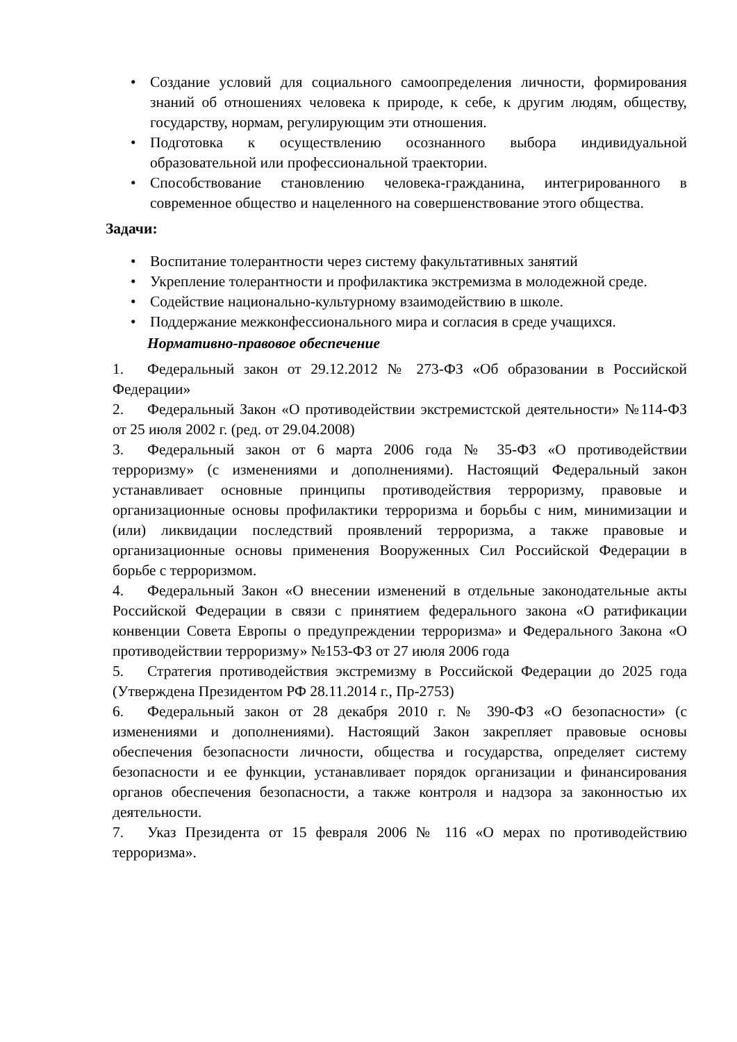• Создание условий для социального самоопределения личности, формирования знаний об отношениях человека к природе, к себе, к другим людям, обществу, государству, нормам, регулирующим эти отношения.
• Подготовка к осуществлению осознанного выбора индивидуальной образовательной или профессиональной траектории.
• Способствование становлению человека-гражданина, интегрированного в современное общество и нацеленного на совершенствование этого общества.
Задачи:
• Воспитание толерантности через систему факультативных занятий
• Укрепление толерантности и профилактика экстремизма в молодежной среде.
• Содействие национально-культурному взаимодействию в школе.
• Поддержание межконфессионального мира и согласия в среде учащихся.
Нормативно-правовое обеспечение
1. Федеральный закон от 29.12.2012 № 273-ФЗ «Об образовании в Российской Федерации»
2. Федеральный Закон «О противодействии экстремистской деятельности» №114-ФЗ от 25 июля 2002 г. (ред. от 29.04.2008)
3. Федеральный закон от 6 марта 2006 года № 35-ФЗ «О противодействии терроризму» (с изменениями и дополнениями). Настоящий Федеральный закон устанавливает основные принципы противодействия терроризму, правовые и организационные основы профилактики терроризма и борьбы с ним, минимизации и (или) ликвидации последствий проявлений терроризма, а также правовые и организационные основы применения Вооруженных Сил Российской Федерации в борьбе с терроризмом.
4. Федеральный Закон «О внесении изменений в отдельные законодательные акты Российской Федерации в связи с принятием федерального закона «О ратификации конвенции Совета Европы о предупреждении терроризма» и Федерального Закона «О противодействии терроризму» №153-ФЗ от 27 июля 2006 года
5. Стратегия противодействия экстремизму в Российской Федерации до 2025 года (Утверждена Президентом РФ 28.11.2014 г., Пр-2753)
6. Федеральный закон от 28 декабря 2010 г. № 390-ФЗ «О безопасности» (с изменениями и дополнениями). Настоящий Закон закрепляет правовые основы обеспечения безопасности личности, общества и государства, определяет систему безопасности и ее функции, устанавливает порядок организации и финансирования органов обеспечения безопасности, а также контроля и надзора за законностью их деятельности.
7. Указ Президента от 15 февраля 2006 № 116 «О мерах по противодействию терроризма».